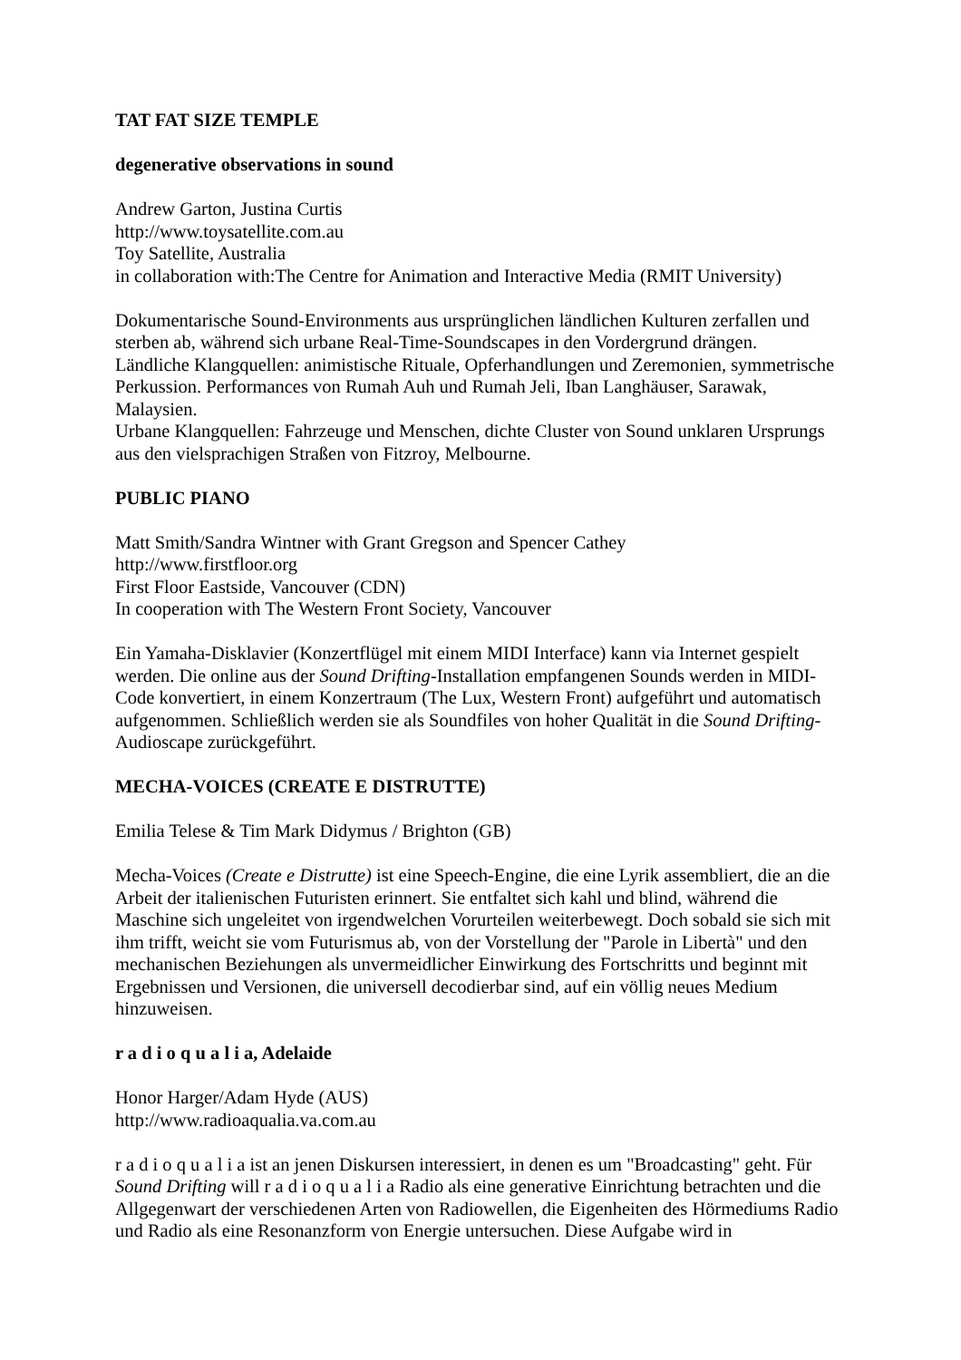TAT FAT SIZE TEMPLE
degenerative observations in sound
Andrew Garton, Justina Curtis
http://www.toysatellite.com.au
Toy Satellite, Australia
in collaboration with:The Centre for Animation and Interactive Media (RMIT University)
Dokumentarische Sound-Environments aus ursprünglichen ländlichen Kulturen zerfallen und sterben ab, während sich urbane Real-Time-Soundscapes in den Vordergrund drängen.
Ländliche Klangquellen: animistische Rituale, Opferhandlungen und Zeremonien, symmetrische Perkussion. Performances von Rumah Auh und Rumah Jeli, Iban Langhäuser, Sarawak, Malaysien.
Urbane Klangquellen: Fahrzeuge und Menschen, dichte Cluster von Sound unklaren Ursprungs aus den vielsprachigen Straßen von Fitzroy, Melbourne.
PUBLIC PIANO
Matt Smith/Sandra Wintner with Grant Gregson and Spencer Cathey
http://www.firstfloor.org
First Floor Eastside, Vancouver (CDN)
In cooperation with The Western Front Society, Vancouver
Ein Yamaha-Disklavier (Konzertflügel mit einem MIDI Interface) kann via Internet gespielt werden. Die online aus der Sound Drifting-Installation empfangenen Sounds werden in MIDI-Code konvertiert, in einem Konzertraum (The Lux, Western Front) aufgeführt und automatisch aufgenommen. Schließlich werden sie als Soundfiles von hoher Qualität in die Sound Drifting-Audioscape zurückgeführt.
MECHA-VOICES (CREATE E DISTRUTTE)
Emilia Telese & Tim Mark Didymus / Brighton (GB)
Mecha-Voices (Create e Distrutte) ist eine Speech-Engine, die eine Lyrik assembliert, die an die Arbeit der italienischen Futuristen erinnert. Sie entfaltet sich kahl und blind, während die Maschine sich ungeleitet von irgendwelchen Vorurteilen weiterbewegt. Doch sobald sie sich mit ihm trifft, weicht sie vom Futurismus ab, von der Vorstellung der "Parole in Libertà" und den mechanischen Beziehungen als unvermeidlicher Einwirkung des Fortschritts und beginnt mit Ergebnissen und Versionen, die universell decodierbar sind, auf ein völlig neues Medium hinzuweisen.
r a d i o q u a l i a, Adelaide
Honor Harger/Adam Hyde (AUS)
http://www.radioaqualia.va.com.au
r a d i o q u a l i a ist an jenen Diskursen interessiert, in denen es um "Broadcasting" geht. Für Sound Drifting will r a d i o q u a l i a Radio als eine generative Einrichtung betrachten und die Allgegenwart der verschiedenen Arten von Radiowellen, die Eigenheiten des Hörmediums Radio und Radio als eine Resonanzform von Energie untersuchen. Diese Aufgabe wird in